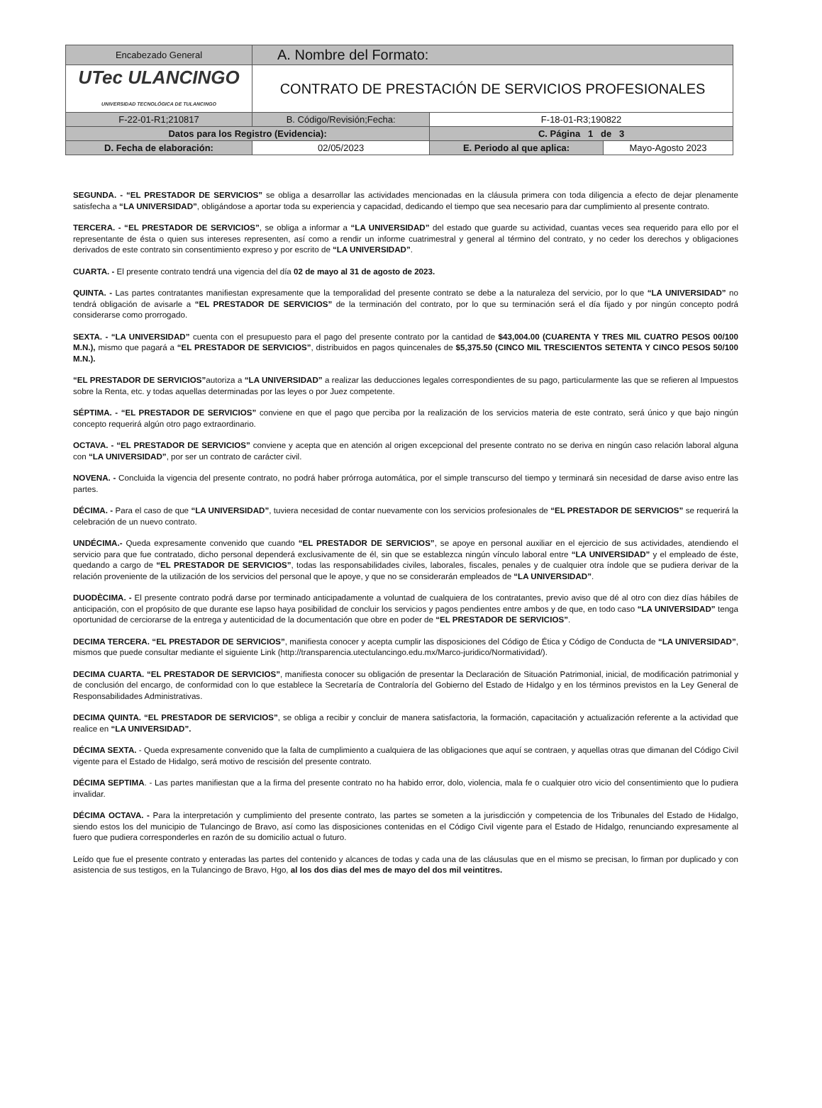| Encabezado General | A. Nombre del Formato: | | |
| UTec ULANCINGO UNIVERSIDAD TECNOLÓGICA DE TULANCINGO | CONTRATO DE PRESTACIÓN DE SERVICIOS PROFESIONALES | | |
| F-22-01-R1;210817 | B. Código/Revisión;Fecha: | F-18-01-R3;190822 | |
| Datos para los Registro (Evidencia): | | C. Página 1 de 3 | |
| D. Fecha de elaboración: | 02/05/2023 | E. Periodo al que aplica: | Mayo-Agosto 2023 |
SEGUNDA. - “EL PRESTADOR DE SERVICIOS” se obliga a desarrollar las actividades mencionadas en la cláusula primera con toda diligencia a efecto de dejar plenamente satisfecha a “LA UNIVERSIDAD”, obligándose a aportar toda su experiencia y capacidad, dedicando el tiempo que sea necesario para dar cumplimiento al presente contrato.
TERCERA. - “EL PRESTADOR DE SERVICIOS”, se obliga a informar a “LA UNIVERSIDAD” del estado que guarde su actividad, cuantas veces sea requerido para ello por el representante de ésta o quien sus intereses representen, así como a rendir un informe cuatrimestral y general al término del contrato, y no ceder los derechos y obligaciones derivados de este contrato sin consentimiento expreso y por escrito de “LA UNIVERSIDAD”.
CUARTA. - El presente contrato tendrá una vigencia del día 02 de mayo al 31 de agosto de 2023.
QUINTA. - Las partes contratantes manifiestan expresamente que la temporalidad del presente contrato se debe a la naturaleza del servicio, por lo que “LA UNIVERSIDAD” no tendrá obligación de avisarle a “EL PRESTADOR DE SERVICIOS” de la terminación del contrato, por lo que su terminación será el día fijado y por ningún concepto podrá considerarse como prorrogado.
SEXTA. - “LA UNIVERSIDAD” cuenta con el presupuesto para el pago del presente contrato por la cantidad de $43,004.00 (CUARENTA Y TRES MIL CUATRO PESOS 00/100 M.N.), mismo que pagará a “EL PRESTADOR DE SERVICIOS”, distribuidos en pagos quincenales de $5,375.50 (CINCO MIL TRESCIENTOS SETENTA Y CINCO PESOS 50/100 M.N.).
“EL PRESTADOR DE SERVICIOS”autoriza a “LA UNIVERSIDAD” a realizar las deducciones legales correspondientes de su pago, particularmente las que se refieren al Impuestos sobre la Renta, etc. y todas aquellas determinadas por las leyes o por Juez competente.
SÉPTIMA. - “EL PRESTADOR DE SERVICIOS” conviene en que el pago que perciba por la realización de los servicios materia de este contrato, será único y que bajo ningún concepto requerirá algún otro pago extraordinario.
OCTAVA. - “EL PRESTADOR DE SERVICIOS” conviene y acepta que en atención al origen excepcional del presente contrato no se deriva en ningún caso relación laboral alguna con “LA UNIVERSIDAD”, por ser un contrato de carácter civil.
NOVENA. - Concluida la vigencia del presente contrato, no podrá haber prórroga automática, por el simple transcurso del tiempo y terminará sin necesidad de darse aviso entre las partes.
DÉCIMA. - Para el caso de que “LA UNIVERSIDAD”, tuviera necesidad de contar nuevamente con los servicios profesionales de “EL PRESTADOR DE SERVICIOS” se requerirá la celebración de un nuevo contrato.
UNDÉCIMA.- Queda expresamente convenido que cuando “EL PRESTADOR DE SERVICIOS”, se apoye en personal auxiliar en el ejercicio de sus actividades, atendiendo el servicio para que fue contratado, dicho personal dependerá exclusivamente de él, sin que se establezca ningún vínculo laboral entre “LA UNIVERSIDAD” y el empleado de éste, quedando a cargo de “EL PRESTADOR DE SERVICIOS”, todas las responsabilidades civiles, laborales, fiscales, penales y de cualquier otra índole que se pudiera derivar de la relación proveniente de la utilización de los servicios del personal que le apoye, y que no se considerarán empleados de “LA UNIVERSIDAD”.
DUODÈCIMA. - El presente contrato podrá darse por terminado anticipadamente a voluntad de cualquiera de los contratantes, previo aviso que dé al otro con diez días hábiles de anticipación, con el propósito de que durante ese lapso haya posibilidad de concluir los servicios y pagos pendientes entre ambos y de que, en todo caso “LA UNIVERSIDAD” tenga oportunidad de cerciorarse de la entrega y autenticidad de la documentación que obre en poder de “EL PRESTADOR DE SERVICIOS”.
DECIMA TERCERA. “EL PRESTADOR DE SERVICIOS”, manifiesta conocer y acepta cumplir las disposiciones del Código de Ética y Código de Conducta de “LA UNIVERSIDAD”, mismos que puede consultar mediante el siguiente Link (http://transparencia.utectulancingo.edu.mx/Marco-juridico/Normatividad/).
DECIMA CUARTA. “EL PRESTADOR DE SERVICIOS”, manifiesta conocer su obligación de presentar la Declaración de Situación Patrimonial, inicial, de modificación patrimonial y de conclusión del encargo, de conformidad con lo que establece la Secretaría de Contraloría del Gobierno del Estado de Hidalgo y en los términos previstos en la Ley General de Responsabilidades Administrativas.
DECIMA QUINTA. “EL PRESTADOR DE SERVICIOS”, se obliga a recibir y concluir de manera satisfactoria, la formación, capacitación y actualización referente a la actividad que realice en “LA UNIVERSIDAD”.
DÉCIMA SEXTA. - Queda expresamente convenido que la falta de cumplimiento a cualquiera de las obligaciones que aquí se contraen, y aquellas otras que dimanan del Código Civil vigente para el Estado de Hidalgo, será motivo de rescisión del presente contrato.
DÉCIMA SEPTIMA. - Las partes manifiestan que a la firma del presente contrato no ha habido error, dolo, violencia, mala fe o cualquier otro vicio del consentimiento que lo pudiera invalidar.
DÉCIMA OCTAVA. - Para la interpretación y cumplimiento del presente contrato, las partes se someten a la jurisdicción y competencia de los Tribunales del Estado de Hidalgo, siendo estos los del municipio de Tulancingo de Bravo, así como las disposiciones contenidas en el Código Civil vigente para el Estado de Hidalgo, renunciando expresamente al fuero que pudiera corresponderles en razón de su domicilio actual o futuro.
Leído que fue el presente contrato y enteradas las partes del contenido y alcances de todas y cada una de las cláusulas que en el mismo se precisan, lo firman por duplicado y con asistencia de sus testigos, en la Tulancingo de Bravo, Hgo, al los dos dias del mes de mayo del dos mil veintitres.